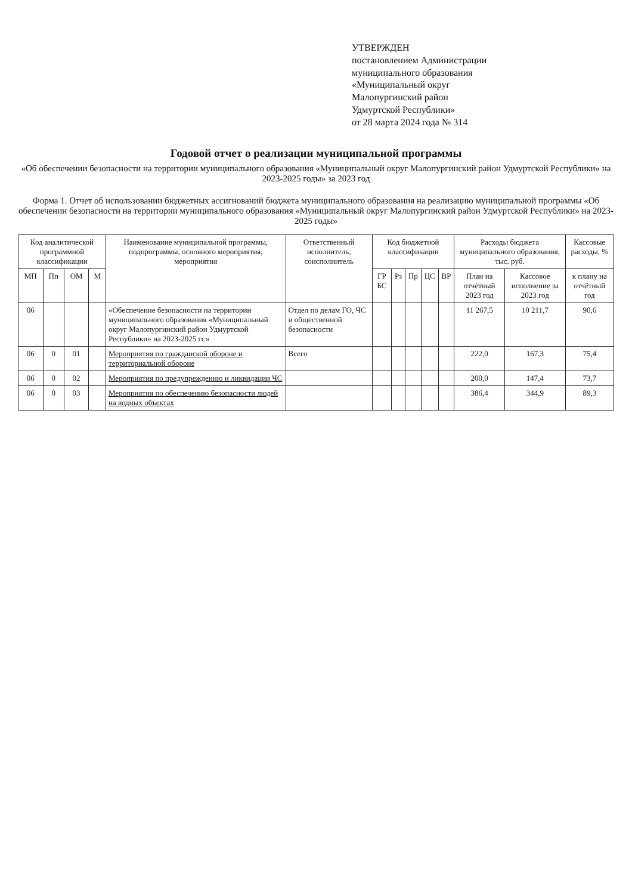УТВЕРЖДЕН
постановлением Администрации
муниципального образования
«Муниципальный округ
Малопургинский район
Удмуртской Республики»
от 28 марта 2024 года № 314
Годовой отчет о реализации муниципальной программы
«Об обеспечении безопасности на территории муниципального образования «Муниципальный округ Малопургинский район Удмуртской Республики» на 2023-2025 годы» за 2023 год
Форма 1. Отчет об использовании бюджетных ассигнований бюджета муниципального образования на реализацию муниципальной программы «Об обеспечении безопасности на территории муниципального образования «Муниципальный округ Малопургинский район Удмуртской Республики» на 2023-2025 годы»
| Код аналитической программной классификации | | | | Наименование муниципальной программы, подпрограммы, основного мероприятия, мероприятия | Ответственный исполнитель, соисполнитель | Код бюджетной классификации | | | | | Расходы бюджета муниципального образования, тыс. руб. | | Кассовые расходы, % |
| --- | --- | --- | --- | --- | --- | --- | --- | --- | --- | --- | --- | --- | --- |
| МП | Пп | ОМ | М | | | ГР БС | Рз | Пр | ЦС | ВР | План на отчётный 2023 год | Кассовое исполнение за 2023 год | к плану на отчётный год |
| 06 | | | | «Обеспечение безопасности на территории муниципального образования «Муниципальный округ Малопургинский район Удмуртской Республики» на 2023-2025 гг.» | Отдел по делам ГО, ЧС и общественной безопасности | | | | | | 11 267,5 | 10 211,7 | 90,6 |
| 06 | 0 | 01 | | Мероприятия по гражданской обороне и территориальной обороне | Всего | | | | | | 222,0 | 167,3 | 75,4 |
| 06 | 0 | 02 | | Мероприятия по предупреждению и ликвидации ЧС | | | | | | | 200,0 | 147,4 | 73,7 |
| 06 | 0 | 03 | | Мероприятия по обеспечению безопасности людей на водных объектах | | | | | | | 386,4 | 344,9 | 89,3 |